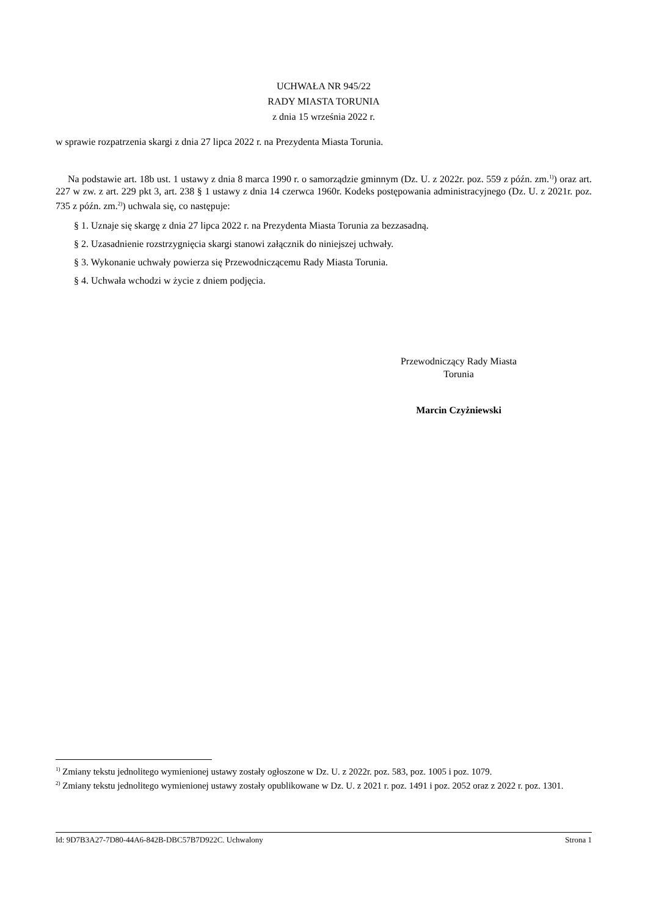UCHWAŁA NR 945/22
RADY MIASTA TORUNIA
z dnia 15 września 2022 r.
w sprawie rozpatrzenia skargi z dnia 27 lipca 2022 r. na Prezydenta Miasta Torunia.
Na podstawie art. 18b ust. 1 ustawy z dnia 8 marca 1990 r. o samorządzie gminnym (Dz. U. z 2022r. poz. 559 z późn. zm.<sup>1)</sup>) oraz art. 227 w zw. z art. 229 pkt 3, art. 238 § 1 ustawy z dnia 14 czerwca 1960r. Kodeks postępowania administracyjnego (Dz. U. z 2021r. poz. 735 z późn. zm.<sup>2)</sup>) uchwala się, co następuje:
§ 1. Uznaje się skargę z dnia 27 lipca 2022 r. na Prezydenta Miasta Torunia za bezzasadną.
§ 2. Uzasadnienie rozstrzygnięcia skargi stanowi załącznik do niniejszej uchwały.
§ 3. Wykonanie uchwały powierza się Przewodniczącemu Rady Miasta Torunia.
§ 4. Uchwała wchodzi w życie z dniem podjęcia.
Przewodniczący Rady Miasta
Torunia
Marcin Czyżniewski
<sup>1)</sup> Zmiany tekstu jednolitego wymienionej ustawy zostały ogłoszone w Dz. U. z 2022r. poz. 583, poz. 1005 i poz. 1079.
<sup>2)</sup> Zmiany tekstu jednolitego wymienionej ustawy zostały opublikowane w Dz. U. z 2021 r. poz. 1491 i poz. 2052 oraz z 2022 r. poz. 1301.
Id: 9D7B3A27-7D80-44A6-842B-DBC57B7D922C. Uchwalony Strona 1